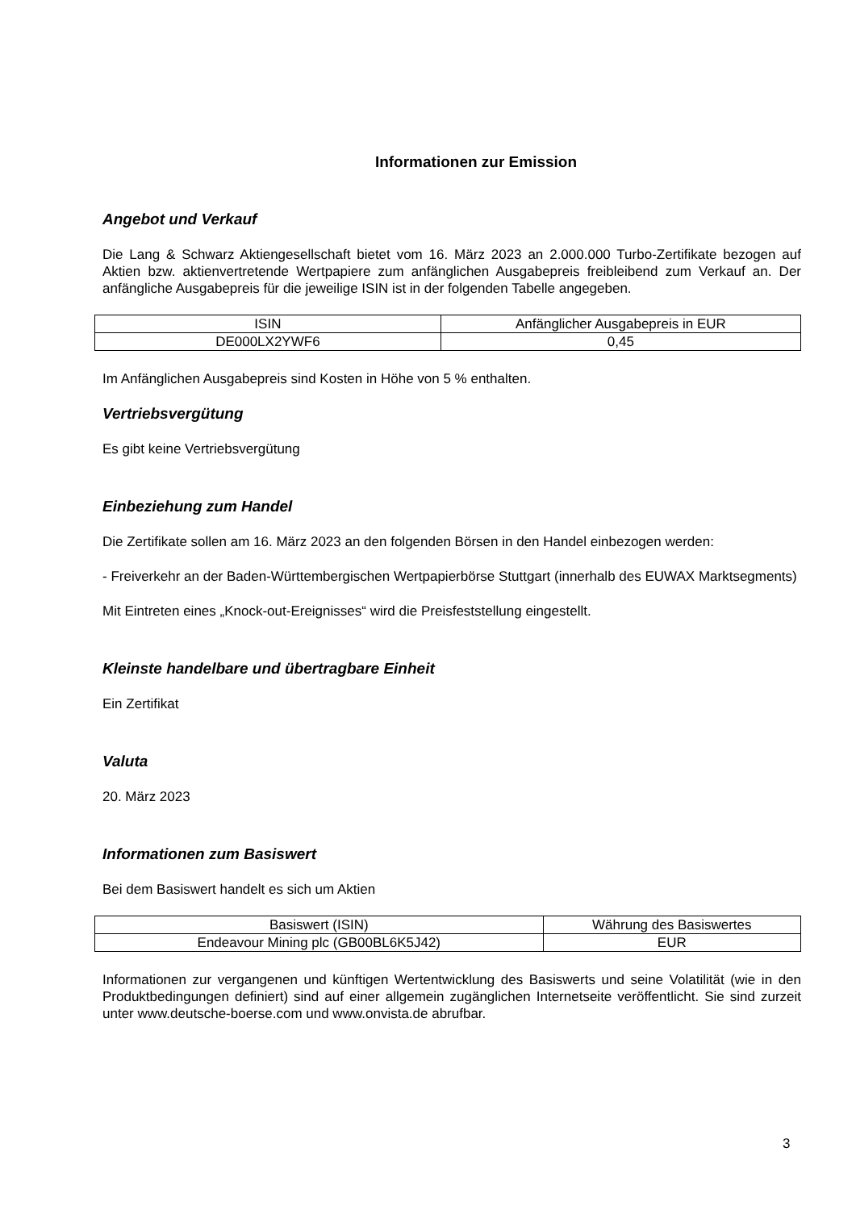Informationen zur Emission
Angebot und Verkauf
Die Lang & Schwarz Aktiengesellschaft bietet vom 16. März 2023 an 2.000.000 Turbo-Zertifikate bezogen auf Aktien bzw. aktienvertretende Wertpapiere zum anfänglichen Ausgabepreis freibleibend zum Verkauf an. Der anfängliche Ausgabepreis für die jeweilige ISIN ist in der folgenden Tabelle angegeben.
| ISIN | Anfänglicher Ausgabepreis in EUR |
| DE000LX2YWF6 | 0,45 |
Im Anfänglichen Ausgabepreis sind Kosten in Höhe von 5 % enthalten.
Vertriebsvergütung
Es gibt keine Vertriebsvergütung
Einbeziehung zum Handel
Die Zertifikate sollen am 16. März 2023 an den folgenden Börsen in den Handel einbezogen werden:
- Freiverkehr an der Baden-Württembergischen Wertpapierbörse Stuttgart (innerhalb des EUWAX Marktsegments)
Mit Eintreten eines „Knock-out-Ereignisses“ wird die Preisfeststellung eingestellt.
Kleinste handelbare und übertragbare Einheit
Ein Zertifikat
Valuta
20. März 2023
Informationen zum Basiswert
Bei dem Basiswert handelt es sich um Aktien
| Basiswert (ISIN) | Währung des Basiswertes |
| Endeavour Mining plc (GB00BL6K5J42) | EUR |
Informationen zur vergangenen und künftigen Wertentwicklung des Basiswerts und seine Volatilität (wie in den Produktbedingungen definiert) sind auf einer allgemein zugänglichen Internetseite veröffentlicht. Sie sind zurzeit unter www.deutsche-boerse.com und www.onvista.de abrufbar.
3